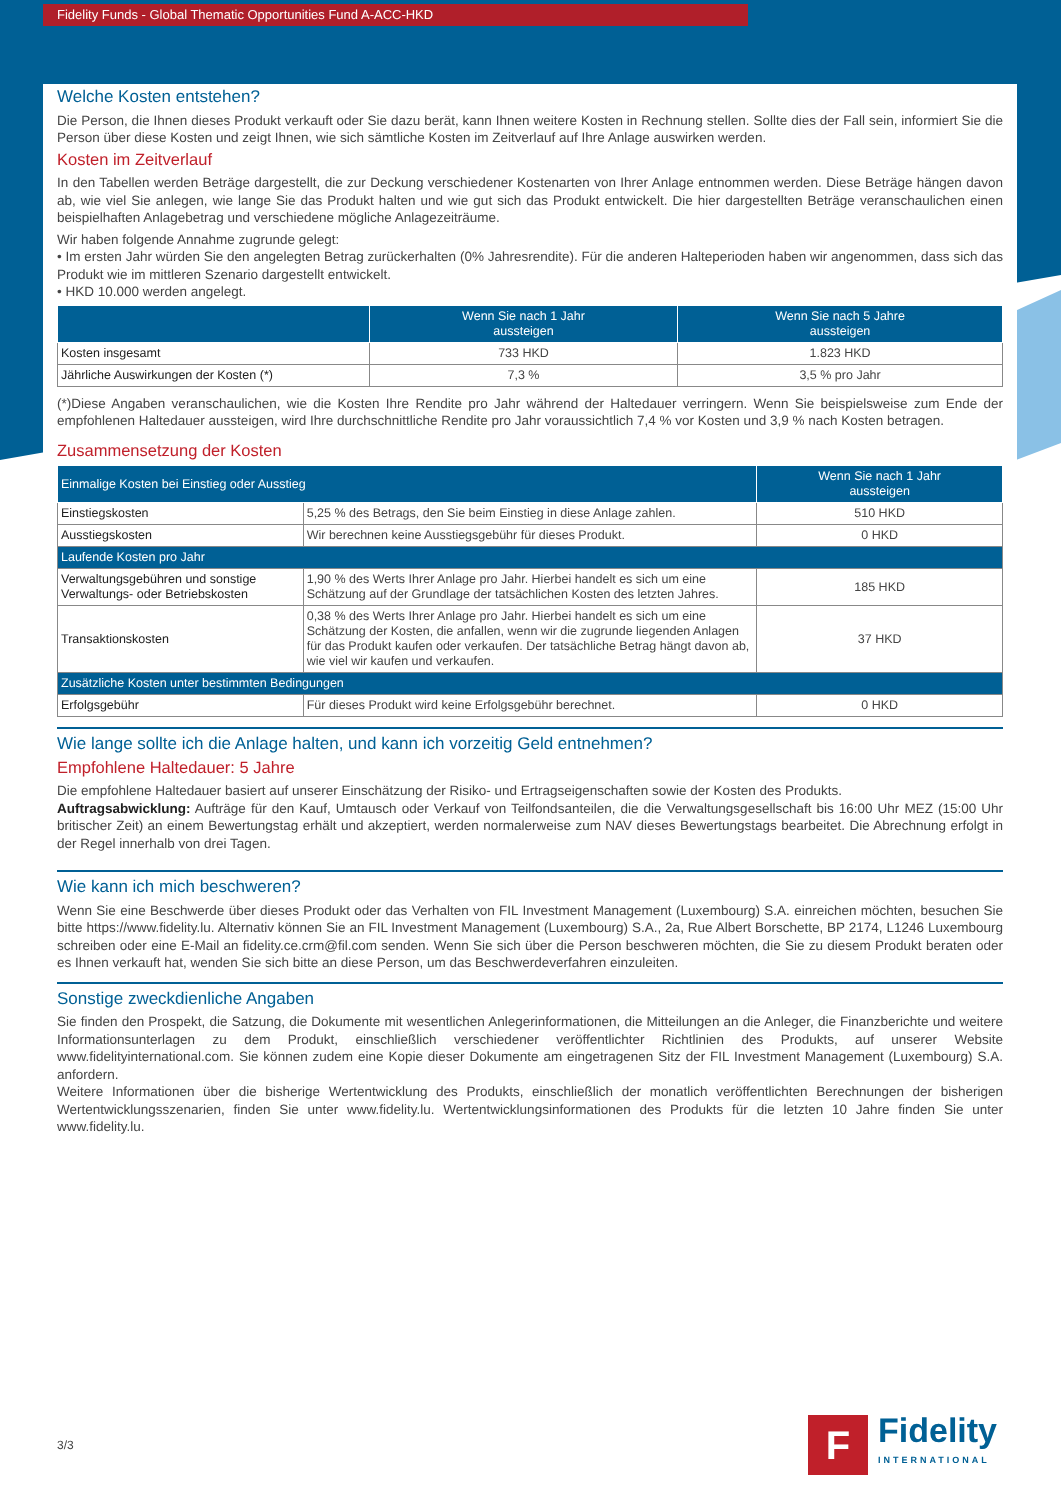Fidelity Funds - Global Thematic Opportunities Fund A-ACC-HKD
Welche Kosten entstehen?
Die Person, die Ihnen dieses Produkt verkauft oder Sie dazu berät, kann Ihnen weitere Kosten in Rechnung stellen. Sollte dies der Fall sein, informiert Sie die Person über diese Kosten und zeigt Ihnen, wie sich sämtliche Kosten im Zeitverlauf auf Ihre Anlage auswirken werden.
Kosten im Zeitverlauf
In den Tabellen werden Beträge dargestellt, die zur Deckung verschiedener Kostenarten von Ihrer Anlage entnommen werden. Diese Beträge hängen davon ab, wie viel Sie anlegen, wie lange Sie das Produkt halten und wie gut sich das Produkt entwickelt. Die hier dargestellten Beträge veranschaulichen einen beispielhaften Anlagebetrag und verschiedene mögliche Anlagezeiträume.
Wir haben folgende Annahme zugrunde gelegt:
• Im ersten Jahr würden Sie den angelegten Betrag zurückerhalten (0% Jahresrendite). Für die anderen Halteperioden haben wir angenommen, dass sich das Produkt wie im mittleren Szenario dargestellt entwickelt.
• HKD 10.000 werden angelegt.
| | Wenn Sie nach 1 Jahr aussteigen | Wenn Sie nach 5 Jahre aussteigen |
| --- | --- | --- |
| Kosten insgesamt | 733 HKD | 1.823 HKD |
| Jährliche Auswirkungen der Kosten (*) | 7,3 % | 3,5 % pro Jahr |
(*)Diese Angaben veranschaulichen, wie die Kosten Ihre Rendite pro Jahr während der Haltedauer verringern. Wenn Sie beispielsweise zum Ende der empfohlenen Haltedauer aussteigen, wird Ihre durchschnittliche Rendite pro Jahr voraussichtlich 7,4 % vor Kosten und 3,9 % nach Kosten betragen.
Zusammensetzung der Kosten
| Einmalige Kosten bei Einstieg oder Ausstieg | | Wenn Sie nach 1 Jahr aussteigen |
| --- | --- | --- |
| Einstiegskosten | 5,25 % des Betrags, den Sie beim Einstieg in diese Anlage zahlen. | 510 HKD |
| Ausstiegskosten | Wir berechnen keine Ausstiegsgebühr für dieses Produkt. | 0 HKD |
| Laufende Kosten pro Jahr | | |
| Verwaltungsgebühren und sonstige Verwaltungs- oder Betriebskosten | 1,90 % des Werts Ihrer Anlage pro Jahr. Hierbei handelt es sich um eine Schätzung auf der Grundlage der tatsächlichen Kosten des letzten Jahres. | 185 HKD |
| Transaktionskosten | 0,38 % des Werts Ihrer Anlage pro Jahr. Hierbei handelt es sich um eine Schätzung der Kosten, die anfallen, wenn wir die zugrunde liegenden Anlagen für das Produkt kaufen oder verkaufen. Der tatsächliche Betrag hängt davon ab, wie viel wir kaufen und verkaufen. | 37 HKD |
| Zusätzliche Kosten unter bestimmten Bedingungen | | |
| Erfolgsgebühr | Für dieses Produkt wird keine Erfolgsgebühr berechnet. | 0 HKD |
Wie lange sollte ich die Anlage halten, und kann ich vorzeitig Geld entnehmen?
Empfohlene Haltedauer: 5 Jahre
Die empfohlene Haltedauer basiert auf unserer Einschätzung der Risiko- und Ertragseigenschaften sowie der Kosten des Produkts.
Auftragsabwicklung: Aufträge für den Kauf, Umtausch oder Verkauf von Teilfondsanteilen, die die Verwaltungsgesellschaft bis 16:00 Uhr MEZ (15:00 Uhr britischer Zeit) an einem Bewertungstag erhält und akzeptiert, werden normalerweise zum NAV dieses Bewertungstags bearbeitet. Die Abrechnung erfolgt in der Regel innerhalb von drei Tagen.
Wie kann ich mich beschweren?
Wenn Sie eine Beschwerde über dieses Produkt oder das Verhalten von FIL Investment Management (Luxembourg) S.A. einreichen möchten, besuchen Sie bitte https://www.fidelity.lu. Alternativ können Sie an FIL Investment Management (Luxembourg) S.A., 2a, Rue Albert Borschette, BP 2174, L1246 Luxembourg schreiben oder eine E-Mail an fidelity.ce.crm@fil.com senden. Wenn Sie sich über die Person beschweren möchten, die Sie zu diesem Produkt beraten oder es Ihnen verkauft hat, wenden Sie sich bitte an diese Person, um das Beschwerdeverfahren einzuleiten.
Sonstige zweckdienliche Angaben
Sie finden den Prospekt, die Satzung, die Dokumente mit wesentlichen Anlegerinformationen, die Mitteilungen an die Anleger, die Finanzberichte und weitere Informationsunterlagen zu dem Produkt, einschließlich verschiedener veröffentlichter Richtlinien des Produkts, auf unserer Website www.fidelityinternational.com. Sie können zudem eine Kopie dieser Dokumente am eingetragenen Sitz der FIL Investment Management (Luxembourg) S.A. anfordern.
Weitere Informationen über die bisherige Wertentwicklung des Produkts, einschließlich der monatlich veröffentlichten Berechnungen der bisherigen Wertentwicklungsszenarien, finden Sie unter www.fidelity.lu. Wertentwicklungsinformationen des Produkts für die letzten 10 Jahre finden Sie unter www.fidelity.lu.
3/3
F
Fidelity
INTERNATIONAL